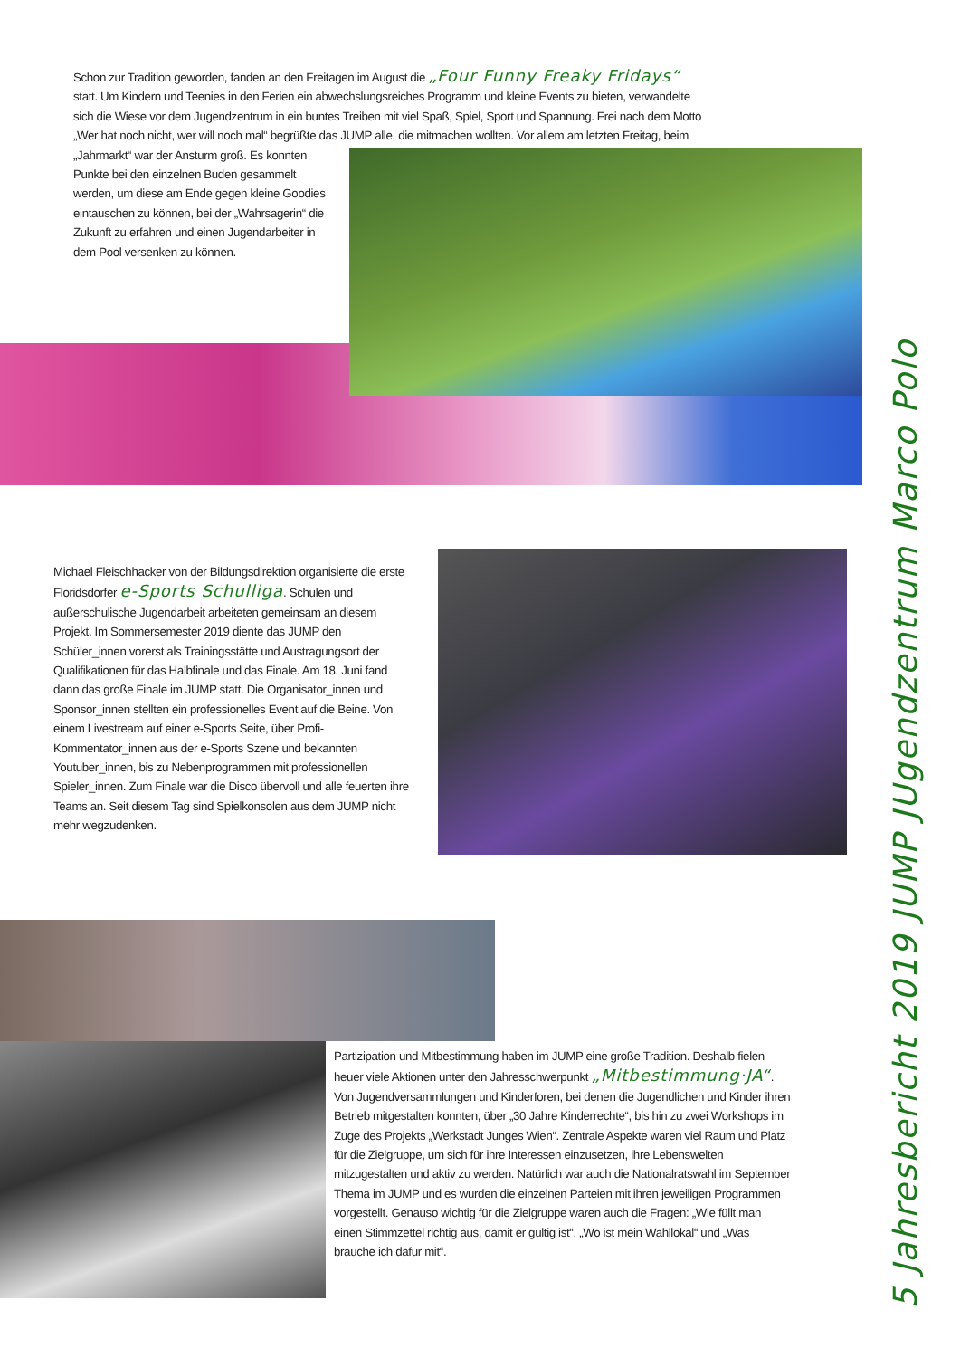Schon zur Tradition geworden, fanden an den Freitagen im August die „Four Funny Freaky Fridays“ statt. Um Kindern und Teenies in den Ferien ein abwechslungsreiches Programm und kleine Events zu bieten, verwandelte sich die Wiese vor dem Jugendzentrum in ein buntes Treiben mit viel Spaß, Spiel, Sport und Spannung. Frei nach dem Motto „Wer hat noch nicht, wer will noch mal“ begrüßte das JUMP alle, die mitmachen wollten. Vor allem am letzten Freitag, beim „Jahrmarkt“ war der Ansturm groß. Es konnten Punkte bei den einzelnen Buden gesammelt werden, um diese am Ende gegen kleine Goodies eintauschen zu können, bei der „Wahrsagerin“ die Zukunft zu erfahren und einen Jugendarbeiter in dem Pool versenken zu können.
Michael Fleischhacker von der Bildungsdirektion organisierte die erste Floridsdorfer e-Sports Schulliga. Schulen und außerschulische Jugendarbeit arbeiteten gemeinsam an diesem Projekt. Im Sommersemester 2019 diente das JUMP den Schüler_innen vorerst als Trainingsstätte und Austragungsort der Qualifikationen für das Halbfinale und das Finale. Am 18. Juni fand dann das große Finale im JUMP statt. Die Organisator_innen und Sponsor_innen stellten ein professionelles Event auf die Beine. Von einem Livestream auf einer e-Sports Seite, über Profi-Kommentator_innen aus der e-Sports Szene und bekannten Youtuber_innen, bis zu Nebenprogrammen mit professionellen Spieler_innen. Zum Finale war die Disco übervoll und alle feuerten ihre Teams an. Seit diesem Tag sind Spielkonsolen aus dem JUMP nicht mehr wegzudenken.
Partizipation und Mitbestimmung haben im JUMP eine große Tradition. Deshalb fielen heuer viele Aktionen unter den Jahresschwerpunkt „Mitbestimmung·JA“. Von Jugendversammlungen und Kinderforen, bei denen die Jugendlichen und Kinder ihren Betrieb mitgestalten konnten, über „30 Jahre Kinderrechte“, bis hin zu zwei Workshops im Zuge des Projekts „Werkstadt Junges Wien“. Zentrale Aspekte waren viel Raum und Platz für die Zielgruppe, um sich für ihre Interessen einzusetzen, ihre Lebenswelten mitzugestalten und aktiv zu werden. Natürlich war auch die Nationalratswahl im September Thema im JUMP und es wurden die einzelnen Parteien mit ihren jeweiligen Programmen vorgestellt. Genauso wichtig für die Zielgruppe waren auch die Fragen: „Wie füllt man einen Stimmzettel richtig aus, damit er gültig ist“, „Wo ist mein Wahllokal“ und „Was brauche ich dafür mit“.
5 Jahresbericht 2019 JUMP JUgendzentrum Marco Polo